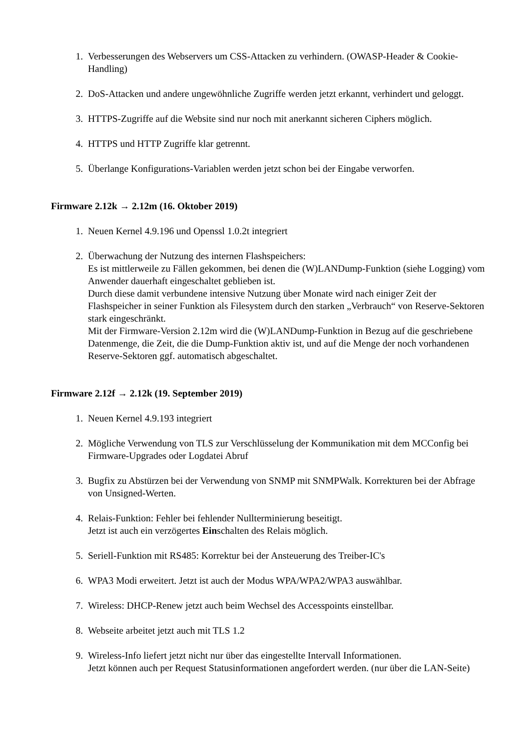1. Verbesserungen des Webservers um CSS-Attacken zu verhindern. (OWASP-Header & Cookie-Handling)
2. DoS-Attacken und andere ungewöhnliche Zugriffe werden jetzt erkannt, verhindert und geloggt.
3. HTTPS-Zugriffe auf die Website sind nur noch mit anerkannt sicheren Ciphers möglich.
4. HTTPS und HTTP Zugriffe klar getrennt.
5. Überlange Konfigurations-Variablen werden jetzt schon bei der Eingabe verworfen.
Firmware 2.12k → 2.12m (16. Oktober 2019)
1. Neuen Kernel 4.9.196 und Openssl 1.0.2t integriert
2. Überwachung der Nutzung des internen Flashspeichers:
Es ist mittlerweile zu Fällen gekommen, bei denen die (W)LANDump-Funktion (siehe Logging) vom Anwender dauerhaft eingeschaltet geblieben ist.
Durch diese damit verbundene intensive Nutzung über Monate wird nach einiger Zeit der Flashspeicher in seiner Funktion als Filesystem durch den starken „Verbrauch“ von Reserve-Sektoren stark eingeschränkt.
Mit der Firmware-Version 2.12m wird die (W)LANDump-Funktion in Bezug auf die geschriebene Datenmenge, die Zeit, die die Dump-Funktion aktiv ist, und auf die Menge der noch vorhandenen Reserve-Sektoren ggf. automatisch abgeschaltet.
Firmware 2.12f → 2.12k (19. September 2019)
1. Neuen Kernel 4.9.193 integriert
2. Mögliche Verwendung von TLS zur Verschlüsselung der Kommunikation mit dem MCConfig bei Firmware-Upgrades oder Logdatei Abruf
3. Bugfix zu Abstürzen bei der Verwendung von SNMP mit SNMPWalk. Korrekturen bei der Abfrage von Unsigned-Werten.
4. Relais-Funktion: Fehler bei fehlender Nullterminierung beseitigt.
Jetzt ist auch ein verzögertes Einschalten des Relais möglich.
5. Seriell-Funktion mit RS485: Korrektur bei der Ansteuerung des Treiber-IC's
6. WPA3 Modi erweitert. Jetzt ist auch der Modus WPA/WPA2/WPA3 auswählbar.
7. Wireless: DHCP-Renew jetzt auch beim Wechsel des Accesspoints einstellbar.
8. Webseite arbeitet jetzt auch mit TLS 1.2
9. Wireless-Info liefert jetzt nicht nur über das eingestellte Intervall Informationen.
Jetzt können auch per Request Statusinformationen angefordert werden. (nur über die LAN-Seite)